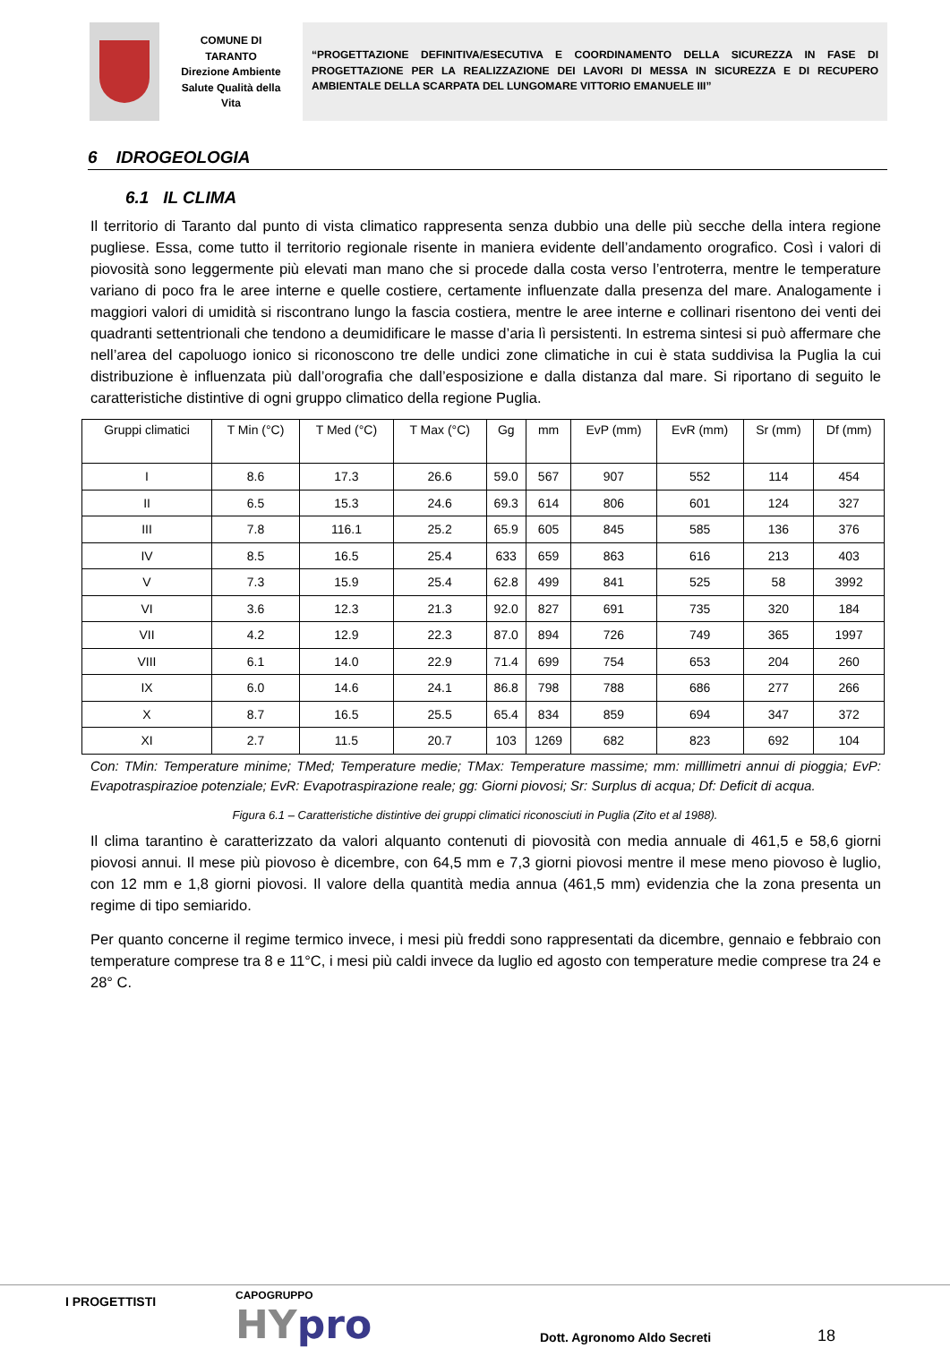COMUNE DI
TARANTO
Direzione Ambiente
Salute Qualità della
Vita
“PROGETTAZIONE DEFINITIVA/ESECUTIVA E COORDINAMENTO DELLA SICUREZZA IN FASE DI PROGETTAZIONE PER LA REALIZZAZIONE DEI LAVORI DI MESSA IN SICUREZZA E DI RECUPERO AMBIENTALE DELLA SCARPATA DEL LUNGOMARE VITTORIO EMANUELE III”
6 IDROGEOLOGIA
6.1 IL CLIMA
Il territorio di Taranto dal punto di vista climatico rappresenta senza dubbio una delle più secche della intera regione pugliese. Essa, come tutto il territorio regionale risente in maniera evidente dell’andamento orografico. Così i valori di piovosità sono leggermente più elevati man mano che si procede dalla costa verso l’entroterra, mentre le temperature variano di poco fra le aree interne e quelle costiere, certamente influenzate dalla presenza del mare. Analogamente i maggiori valori di umidità si riscontrano lungo la fascia costiera, mentre le aree interne e collinari risentono dei venti dei quadranti settentrionali che tendono a deumidificare le masse d’aria lì persistenti. In estrema sintesi si può affermare che nell’area del capoluogo ionico si riconoscono tre delle undici zone climatiche in cui è stata suddivisa la Puglia la cui distribuzione è influenzata più dall’orografia che dall’esposizione e dalla distanza dal mare. Si riportano di seguito le caratteristiche distintive di ogni gruppo climatico della regione Puglia.
| Gruppi climatici | T Min (°C) | T Med (°C) | T Max (°C) | Gg | mm | EvP (mm) | EvR (mm) | Sr (mm) | Df (mm) |
| --- | --- | --- | --- | --- | --- | --- | --- | --- | --- |
| I | 8.6 | 17.3 | 26.6 | 59.0 | 567 | 907 | 552 | 114 | 454 |
| II | 6.5 | 15.3 | 24.6 | 69.3 | 614 | 806 | 601 | 124 | 327 |
| III | 7.8 | 116.1 | 25.2 | 65.9 | 605 | 845 | 585 | 136 | 376 |
| IV | 8.5 | 16.5 | 25.4 | 633 | 659 | 863 | 616 | 213 | 403 |
| V | 7.3 | 15.9 | 25.4 | 62.8 | 499 | 841 | 525 | 58 | 3992 |
| VI | 3.6 | 12.3 | 21.3 | 92.0 | 827 | 691 | 735 | 320 | 184 |
| VII | 4.2 | 12.9 | 22.3 | 87.0 | 894 | 726 | 749 | 365 | 1997 |
| VIII | 6.1 | 14.0 | 22.9 | 71.4 | 699 | 754 | 653 | 204 | 260 |
| IX | 6.0 | 14.6 | 24.1 | 86.8 | 798 | 788 | 686 | 277 | 266 |
| X | 8.7 | 16.5 | 25.5 | 65.4 | 834 | 859 | 694 | 347 | 372 |
| XI | 2.7 | 11.5 | 20.7 | 103 | 1269 | 682 | 823 | 692 | 104 |
Con: TMin: Temperature minime; TMed; Temperature medie; TMax: Temperature massime; mm: milllimetri annui di pioggia; EvP: Evapotraspirazioe potenziale; EvR: Evapotraspirazione reale; gg: Giorni piovosi; Sr: Surplus di acqua; Df: Deficit di acqua.
Figura 6.1 – Caratteristiche distintive dei gruppi climatici riconosciuti in Puglia (Zito et al 1988).
Il clima tarantino è caratterizzato da valori alquanto contenuti di piovosità con media annuale di 461,5 e 58,6 giorni piovosi annui. Il mese più piovoso è dicembre, con 64,5 mm e 7,3 giorni piovosi mentre il mese meno piovoso è luglio, con 12 mm e 1,8 giorni piovosi. Il valore della quantità media annua (461,5 mm) evidenzia che la zona presenta un regime di tipo semiarido.
Per quanto concerne il regime termico invece, i mesi più freddi sono rappresentati da dicembre, gennaio e febbraio con temperature comprese tra 8 e 11°C, i mesi più caldi invece da luglio ed agosto con temperature medie comprese tra 24 e 28° C.
I PROGETTISTI
CAPOGRUPPO
HYpro
Dott. Agronomo Aldo Secreti
18